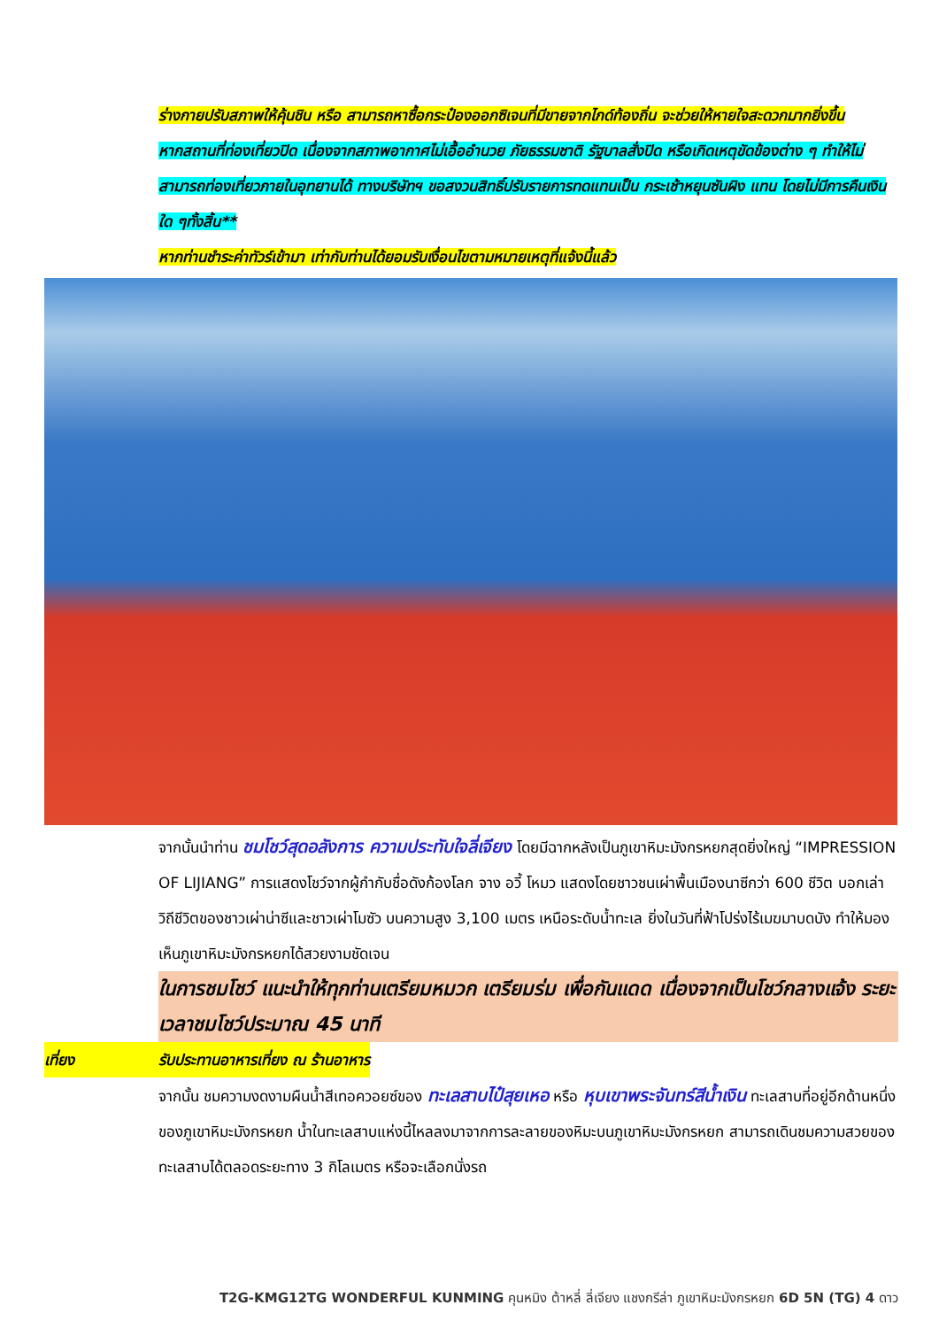ร่างกายปรับสภาพให้คุ้นชิน หรือ สามารถหาซื้อกระป๋องออกซิเจนที่มีขายจากไกด์ท้องถิ่น จะช่วยให้หายใจสะดวกมากยิ่งขึ้น
หากสถานที่ท่องเที่ยวปิด เนื่องจากสภาพอากาศไม่เอื้ออำนวย ภัยธรรมชาติ รัฐบาลสั่งปิด หรือเกิดเหตุขัดข้องต่าง ๆ ทำให้ไม่สามารถท่องเที่ยวภายในอุทยานได้ ทางบริษัทฯ ขอสงวนสิทธิ์ปรับรายการทดแทนเป็น กระเช้าหยุนซันผิง แทน โดยไม่มีการคืนเงินใด ๆทั้งสิ้น**
หากท่านชำระค่าทัวร์เข้ามา เท่ากับท่านได้ยอมรับเงื่อนไขตามหมายเหตุที่แจ้งนี้แล้ว
จากนั้นนำท่าน ชมโชว์สุดอลังการ ความประทับใจลี่เจียง โดยมีฉากหลังเป็นภูเขาหิมะมังกรหยกสุดยิ่งใหญ่ “IMPRESSION OF LIJIANG” การแสดงโชว์จากผู้กำกับชื่อดังก้องโลก จาง อวี้ โหมว แสดงโดยชาวชนเผ่าพื้นเมืองนาซีกว่า 600 ชีวิต บอกเล่าวิถีชีวิตของชาวเผ่าน่าซีและชาวเผ่าโมซัว บนความสูง 3,100 เมตร เหนือระดับน้ำทะเล ยิ่งในวันที่ฟ้าโปร่งไร้เมฆมาบดบัง ทำให้มองเห็นภูเขาหิมะมังกรหยกได้สวยงามชัดเจน
ในการชมโชว์ แนะนำให้ทุกท่านเตรียมหมวก เตรียมร่ม เพื่อกันแดด เนื่องจากเป็นโชว์กลางแจ้ง ระยะเวลาชมโชว์ประมาณ 45 นาที
เที่ยง รับประทานอาหารเที่ยง ณ ร้านอาหาร
จากนั้น ชมความงดงามผืนน้ำสีเทอควอยซ์ของ ทะเลสาบไป๋สุยเหอ หรือ หุบเขาพระจันทร์สีน้ำเงิน ทะเลสาบที่อยู่อีกด้านหนึ่งของภูเขาหิมะมังกรหยก น้ำในทะเลสาบแห่งนี้ไหลลงมาจากการละลายของหิมะบนภูเขาหิมะมังกรหยก สามารถเดินชมความสวยของทะเลสาบได้ตลอดระยะทาง 3 กิโลเมตร หรือจะเลือกนั่งรถ
T2G-KMG12TG WONDERFUL KUNMING คุนหมิง ต้าหลี่ ลี่เจียง แชงกรีล่า ภูเขาหิมะมังกรหยก 6D 5N (TG) 4 ดาว